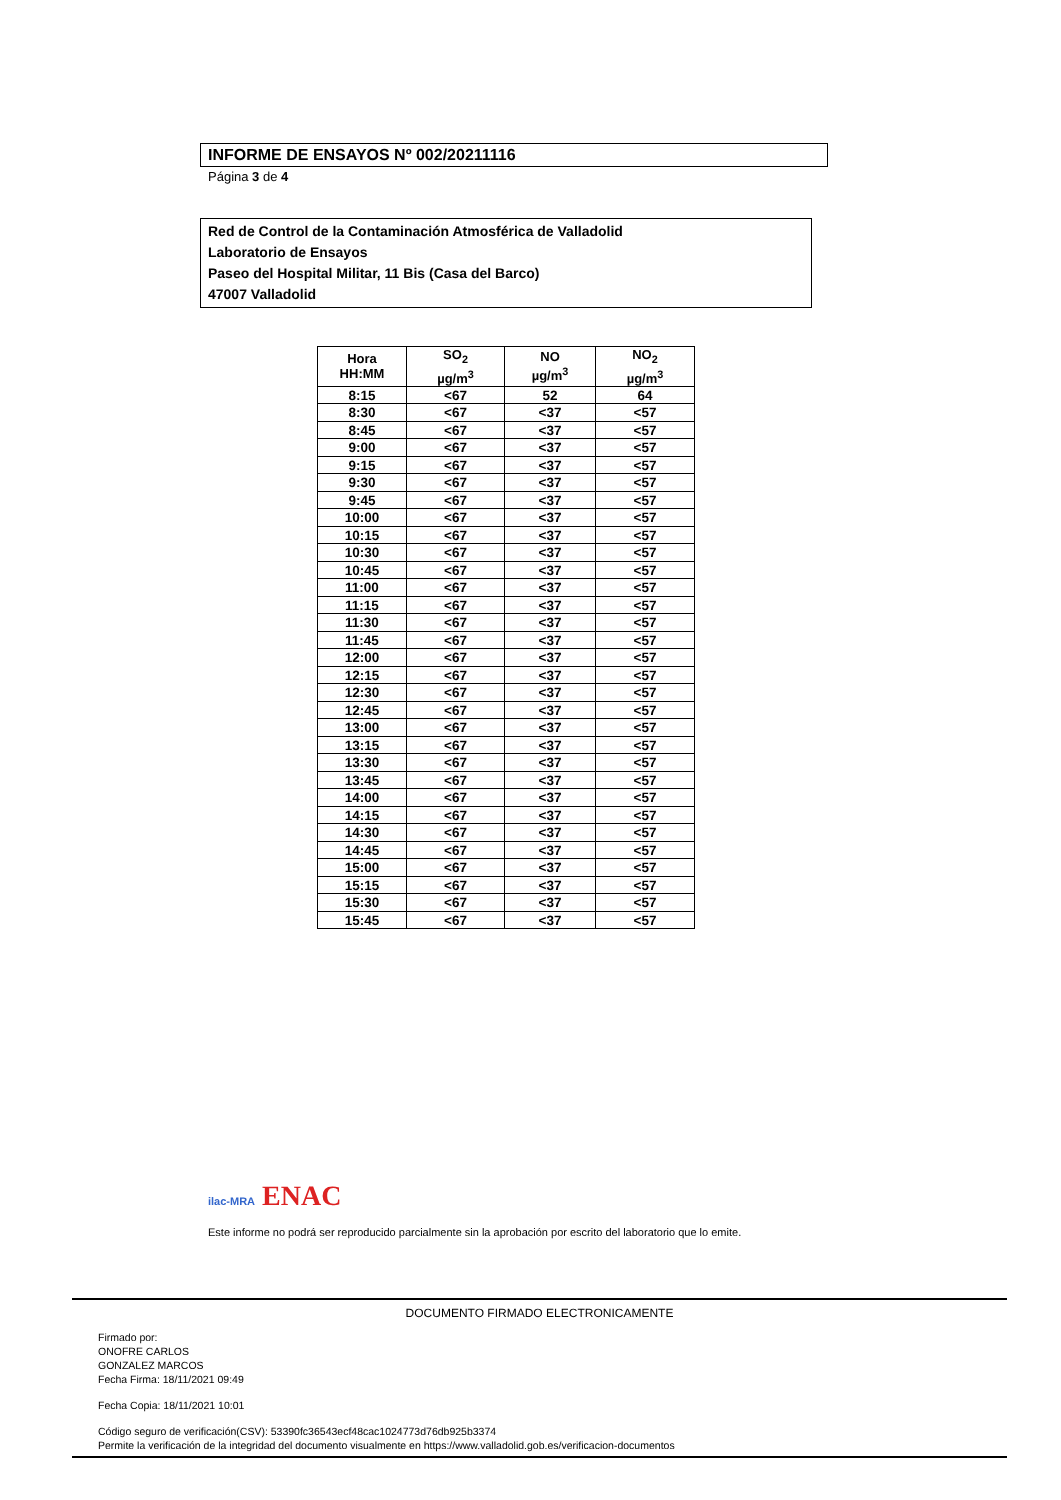INFORME DE ENSAYOS Nº 002/20211116
Página 3 de 4
Red de Control de la Contaminación Atmosférica de Valladolid
Laboratorio de Ensayos
Paseo del Hospital Militar, 11 Bis (Casa del Barco)
47007 Valladolid
| Hora HH:MM | SO<sub>2</sub> µg/m<sup>3</sup> | NO µg/m<sup>3</sup> | NO<sub>2</sub> µg/m<sup>3</sup> |
| --- | --- | --- | --- |
| 8:15 | <67 | 52 | 64 |
| 8:30 | <67 | <37 | <57 |
| 8:45 | <67 | <37 | <57 |
| 9:00 | <67 | <37 | <57 |
| 9:15 | <67 | <37 | <57 |
| 9:30 | <67 | <37 | <57 |
| 9:45 | <67 | <37 | <57 |
| 10:00 | <67 | <37 | <57 |
| 10:15 | <67 | <37 | <57 |
| 10:30 | <67 | <37 | <57 |
| 10:45 | <67 | <37 | <57 |
| 11:00 | <67 | <37 | <57 |
| 11:15 | <67 | <37 | <57 |
| 11:30 | <67 | <37 | <57 |
| 11:45 | <67 | <37 | <57 |
| 12:00 | <67 | <37 | <57 |
| 12:15 | <67 | <37 | <57 |
| 12:30 | <67 | <37 | <57 |
| 12:45 | <67 | <37 | <57 |
| 13:00 | <67 | <37 | <57 |
| 13:15 | <67 | <37 | <57 |
| 13:30 | <67 | <37 | <57 |
| 13:45 | <67 | <37 | <57 |
| 14:00 | <67 | <37 | <57 |
| 14:15 | <67 | <37 | <57 |
| 14:30 | <67 | <37 | <57 |
| 14:45 | <67 | <37 | <57 |
| 15:00 | <67 | <37 | <57 |
| 15:15 | <67 | <37 | <57 |
| 15:30 | <67 | <37 | <57 |
| 15:45 | <67 | <37 | <57 |
ilac-MRA ENAC
Este informe no podrá ser reproducido parcialmente sin la aprobación por escrito del laboratorio que lo emite.
DOCUMENTO FIRMADO ELECTRONICAMENTE
Firmado por:
ONOFRE CARLOS
GONZALEZ MARCOS
Fecha Firma: 18/11/2021 09:49
Fecha Copia: 18/11/2021 10:01
Código seguro de verificación(CSV): 53390fc36543ecf48cac1024773d76db925b3374
Permite la verificación de la integridad del documento visualmente en https://www.valladolid.gob.es/verificacion-documentos